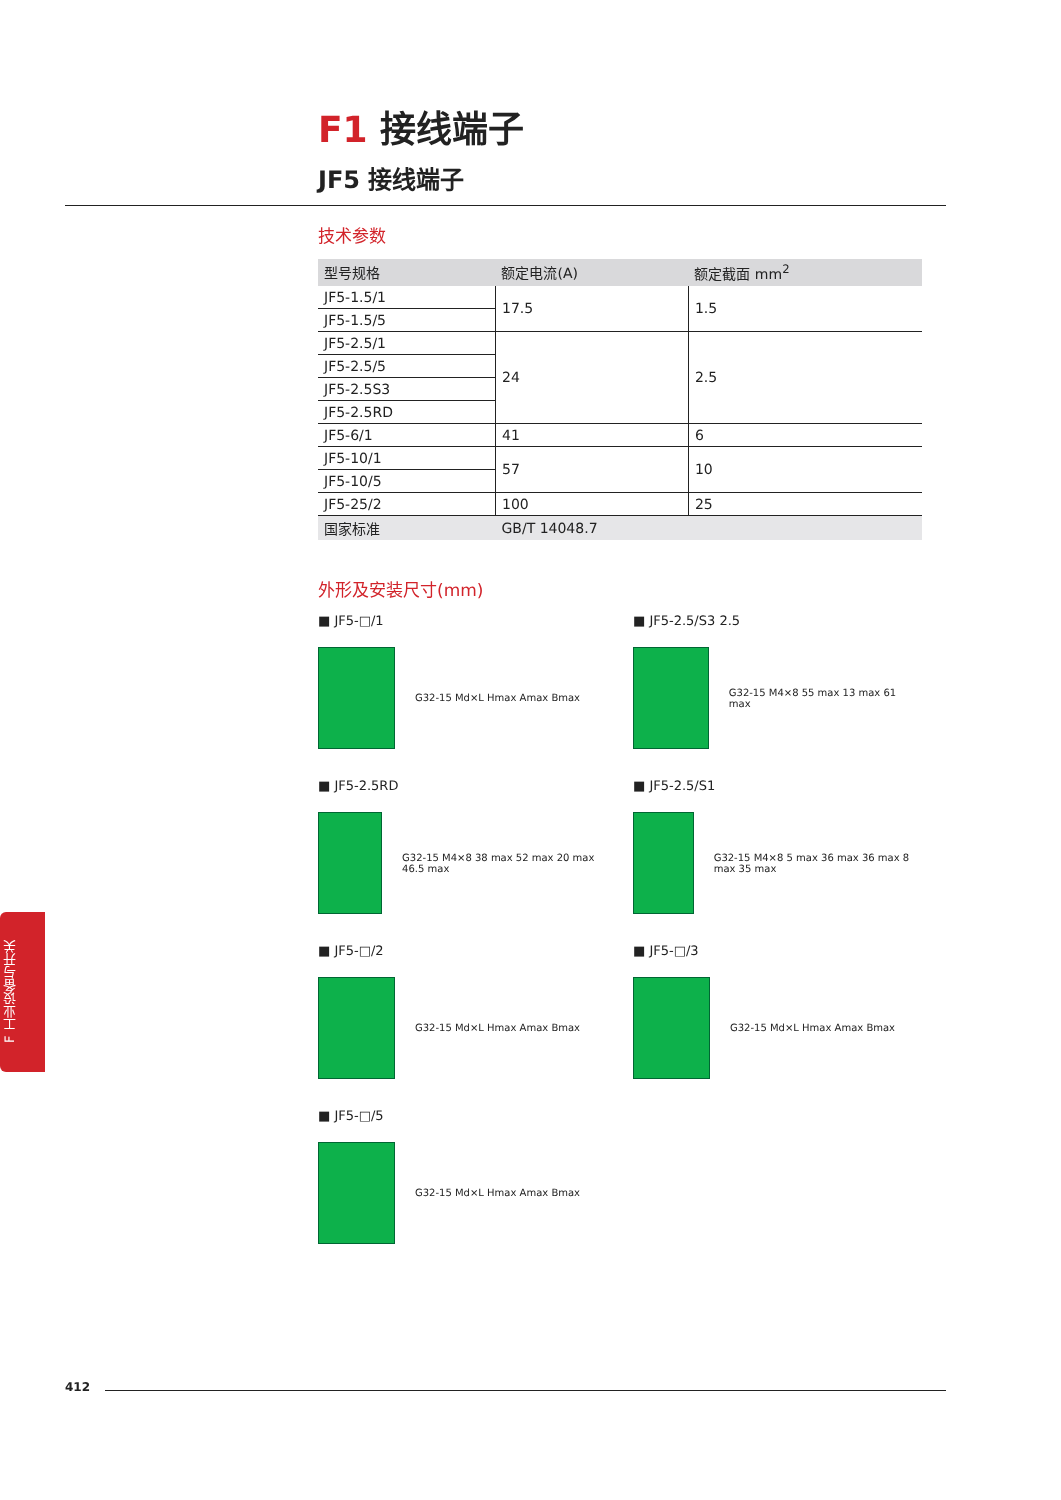F1 接线端子
JF5 接线端子
技术参数
| 型号规格 | 额定电流(A) | 额定截面 mm<sup>2</sup> |
| --- | --- | --- |
| JF5-1.5/1 | 17.5 | 1.5 |
| JF5-1.5/5 | | |
| JF5-2.5/1 | 24 | 2.5 |
| JF5-2.5/5 | | |
| JF5-2.5S3 | | |
| JF5-2.5RD | | |
| JF5-6/1 | 41 | 6 |
| JF5-10/1 | 57 | 10 |
| JF5-10/5 | | |
| JF5-25/2 | 100 | 25 |
| 国家标准 | GB/T 14048.7 | |
外形及安装尺寸(mm)
■ JF5-□/1
G32-15 Md×L Hmax Amax Bmax
■ JF5-2.5/S3 2.5
G32-15 M4×8 55 max 13 max 61 max
■ JF5-2.5RD
G32-15 M4×8 38 max 52 max 20 max 46.5 max
■ JF5-2.5/S1
G32-15 M4×8 5 max 36 max 36 max 8 max 35 max
■ JF5-□/2
G32-15 Md×L Hmax Amax Bmax
■ JF5-□/3
G32-15 Md×L Hmax Amax Bmax
■ JF5-□/5
G32-15 Md×L Hmax Amax Bmax
F 工业设备与开关
412